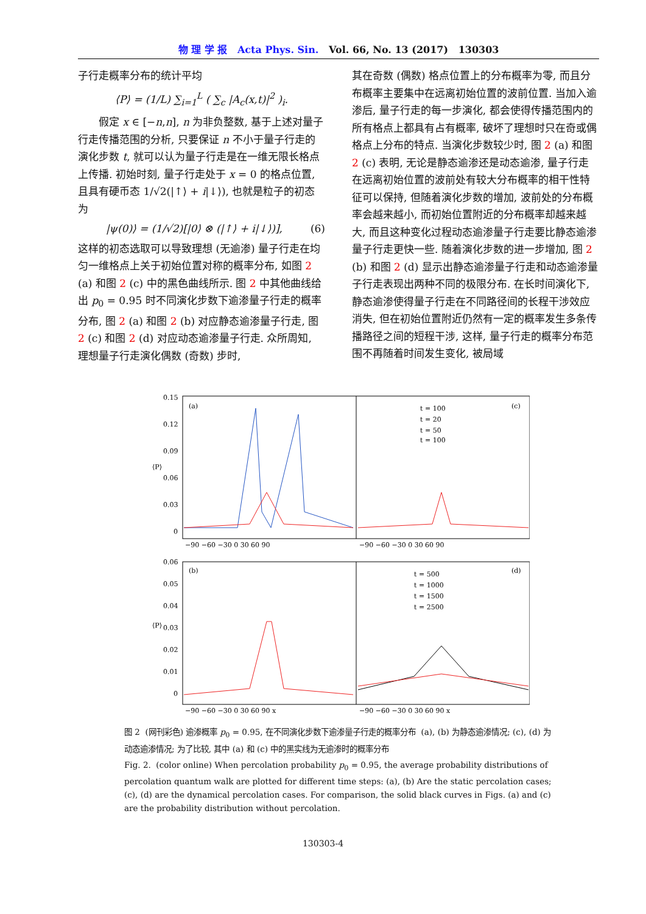物 理 学 报 Acta Phys. Sin. Vol. 66, No. 13 (2017) 130303
子行走概率分布的统计平均
⟨P⟩ = (1/L) ∑<sub>i=1</sub><sup>L</sup> ( ∑<sub>c</sub> |A<sub>c</sub>(x,t)|<sup>2</sup> )<sub>i</sub>.
假定 x ∈ [−n,n], n 为非负整数, 基于上述对量子行走传播范围的分析, 只要保证 n 不小于量子行走的演化步数 t, 就可以认为量子行走是在一维无限长格点上传播. 初始时刻, 量子行走处于 x = 0 的格点位置, 且具有硬币态 1/√2(|↑⟩ + i|↓⟩), 也就是粒子的初态为
|ψ(0)⟩ = (1/√2)[|0⟩ ⊗ (|↑⟩ + i|↓⟩)], (6)
这样的初态选取可以导致理想 (无逾渗) 量子行走在均匀一维格点上关于初始位置对称的概率分布, 如图 2 (a) 和图 2 (c) 中的黑色曲线所示. 图 2 中其他曲线给出 p<sub>0</sub> = 0.95 时不同演化步数下逾渗量子行走的概率分布, 图 2 (a) 和图 2 (b) 对应静态逾渗量子行走, 图 2 (c) 和图 2 (d) 对应动态逾渗量子行走. 众所周知, 理想量子行走演化偶数 (奇数) 步时,
其在奇数 (偶数) 格点位置上的分布概率为零, 而且分布概率主要集中在远离初始位置的波前位置. 当加入逾渗后, 量子行走的每一步演化, 都会使得传播范围内的所有格点上都具有占有概率, 破坏了理想时只在奇或偶格点上分布的特点. 当演化步数较少时, 图 2 (a) 和图 2 (c) 表明, 无论是静态逾渗还是动态逾渗, 量子行走在远离初始位置的波前处有较大分布概率的相干性特征可以保持, 但随着演化步数的增加, 波前处的分布概率会越来越小, 而初始位置附近的分布概率却越来越大, 而且这种变化过程动态逾渗量子行走要比静态逾渗量子行走更快一些. 随着演化步数的进一步增加, 图 2 (b) 和图 2 (d) 显示出静态逾渗量子行走和动态逾渗量子行走表现出两种不同的极限分布. 在长时间演化下, 静态逾渗使得量子行走在不同路径间的长程干涉效应消失, 但在初始位置附近仍然有一定的概率发生多条传播路径之间的短程干涉, 这样, 量子行走的概率分布范围不再随着时间发生变化, 被局域
0.15
0.12
0.09
0.06
0.03
0
0.06
0.05
0.04
0.03
0.02
0.01
0
⟨P⟩
⟨P⟩
(a)
(c)
(b)
(d)
t = 100
t = 20
t = 50
t = 100
t = 500
t = 1000
t = 1500
t = 2500
−90 −60 −30 0 30 60 90
−90 −60 −30 0 30 60 90
−90 −60 −30 0 30 60 90 x
−90 −60 −30 0 30 60 90 x
图 2 (网刊彩色) 逾渗概率 p<sub>0</sub> = 0.95, 在不同演化步数下逾渗量子行走的概率分布 (a), (b) 为静态逾渗情况; (c), (d) 为动态逾渗情况; 为了比较, 其中 (a) 和 (c) 中的黑实线为无逾渗时的概率分布
Fig. 2. (color online) When percolation probability p<sub>0</sub> = 0.95, the average probability distributions of percolation quantum walk are plotted for different time steps: (a), (b) Are the static percolation cases; (c), (d) are the dynamical percolation cases. For comparison, the solid black curves in Figs. (a) and (c) are the probability distribution without percolation.
130303-4